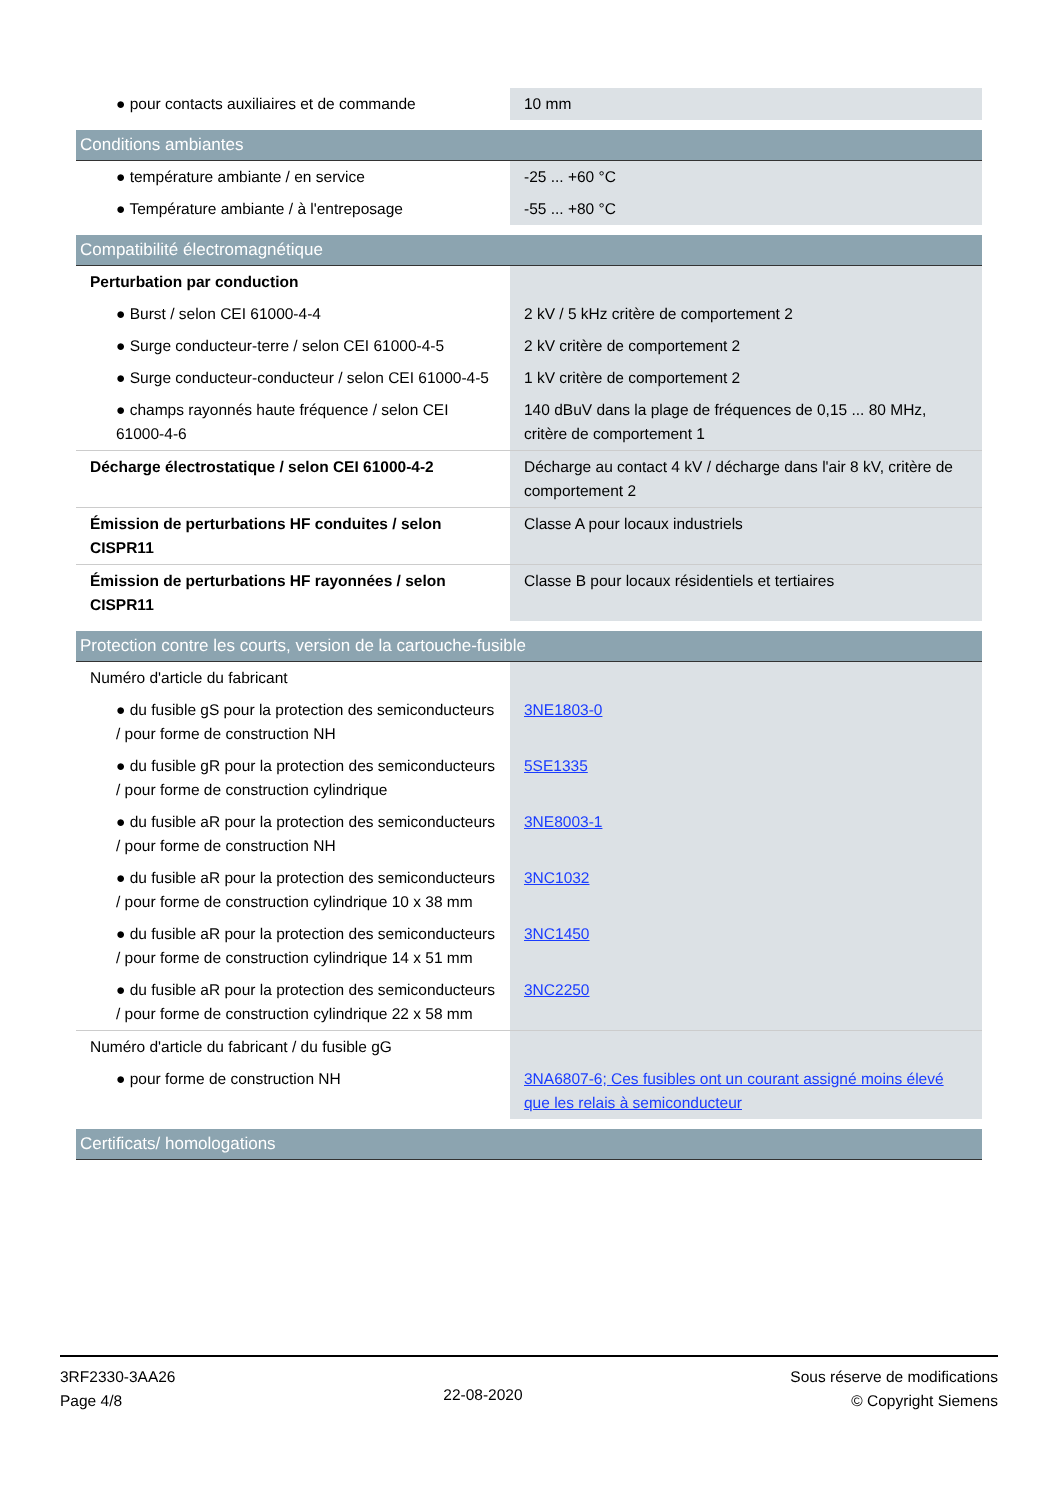| ● pour contacts auxiliaires et de commande | 10 mm |
| Conditions ambiantes | |
| ● température ambiante / en service | -25 ... +60 °C |
| ● Température ambiante / à l'entreposage | -55 ... +80 °C |
| Compatibilité électromagnétique | |
| Perturbation par conduction | |
| ● Burst / selon CEI 61000-4-4 | 2 kV / 5 kHz critère de comportement 2 |
| ● Surge conducteur-terre / selon CEI 61000-4-5 | 2 kV critère de comportement 2 |
| ● Surge conducteur-conducteur / selon CEI 61000-4-5 | 1 kV critère de comportement 2 |
| ● champs rayonnés haute fréquence / selon CEI 61000-4-6 | 140 dBuV dans la plage de fréquences de 0,15 ... 80 MHz, critère de comportement 1 |
| Décharge électrostatique / selon CEI 61000-4-2 | Décharge au contact 4 kV / décharge dans l'air 8 kV, critère de comportement 2 |
| Émission de perturbations HF conduites / selon CISPR11 | Classe A pour locaux industriels |
| Émission de perturbations HF rayonnées / selon CISPR11 | Classe B pour locaux résidentiels et tertiaires |
| Protection contre les courts, version de la cartouche-fusible | |
| Numéro d'article du fabricant | |
| ● du fusible gS pour la protection des semiconducteurs / pour forme de construction NH | 3NE1803-0 |
| ● du fusible gR pour la protection des semiconducteurs / pour forme de construction cylindrique | 5SE1335 |
| ● du fusible aR pour la protection des semiconducteurs / pour forme de construction NH | 3NE8003-1 |
| ● du fusible aR pour la protection des semiconducteurs / pour forme de construction cylindrique 10 x 38 mm | 3NC1032 |
| ● du fusible aR pour la protection des semiconducteurs / pour forme de construction cylindrique 14 x 51 mm | 3NC1450 |
| ● du fusible aR pour la protection des semiconducteurs / pour forme de construction cylindrique 22 x 58 mm | 3NC2250 |
| Numéro d'article du fabricant / du fusible gG | |
| ● pour forme de construction NH | 3NA6807-6; Ces fusibles ont un courant assigné moins élevé que les relais à semiconducteur |
| Certificats/ homologations | |
3RF2330-3AA26
Page 4/8
22-08-2020
Sous réserve de modifications
© Copyright Siemens